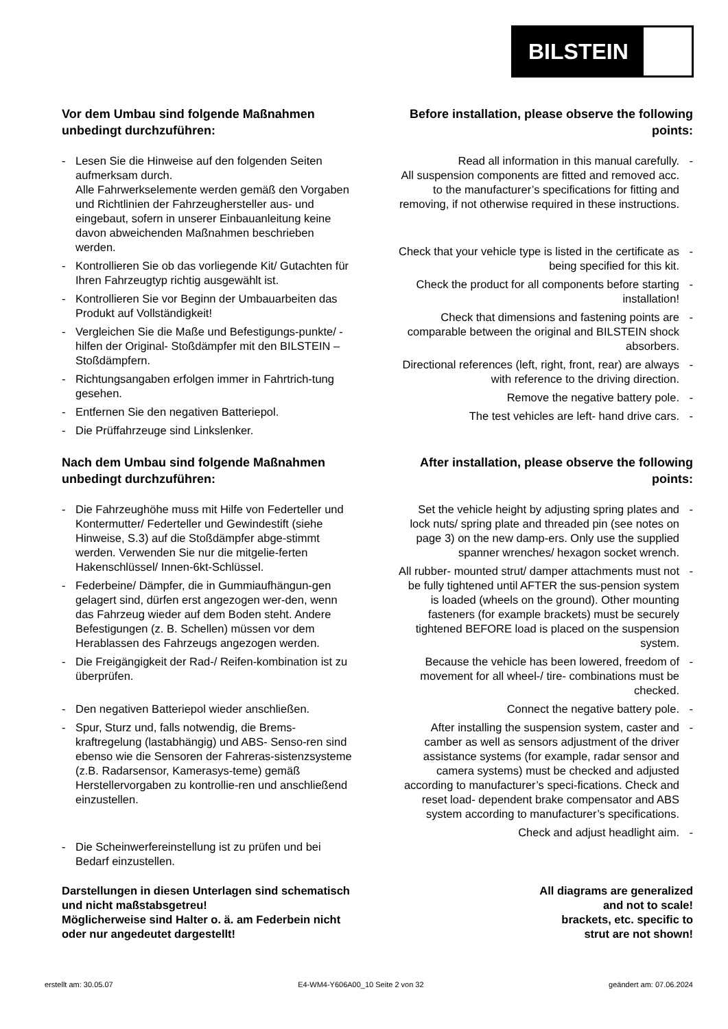BILSTEIN
Vor dem Umbau sind folgende Maßnahmen unbedingt durchzuführen:
- Lesen Sie die Hinweise auf den folgenden Seiten aufmerksam durch.
Alle Fahrwerkselemente werden gemäß den Vorgaben und Richtlinien der Fahrzeughersteller aus- und eingebaut, sofern in unserer Einbauanleitung keine davon abweichenden Maßnahmen beschrieben werden.
- Kontrollieren Sie ob das vorliegende Kit/ Gutachten für Ihren Fahrzeugtyp richtig ausgewählt ist.
- Kontrollieren Sie vor Beginn der Umbauarbeiten das Produkt auf Vollständigkeit!
- Vergleichen Sie die Maße und Befestigungs-punkte/ -hilfen der Original- Stoßdämpfer mit den BILSTEIN – Stoßdämpfern.
- Richtungsangaben erfolgen immer in Fahrtrich-tung gesehen.
- Entfernen Sie den negativen Batteriepol.
- Die Prüffahrzeuge sind Linkslenker.
Before installation, please observe the following points:
Read all information in this manual carefully.
All suspension components are fitted and removed acc. to the manufacturer’s specifications for fitting and removing, if not otherwise required in these instructions.
-
Check that your vehicle type is listed in the certificate as being specified for this kit. -
Check the product for all components before starting installation! -
Check that dimensions and fastening points are comparable between the original and BILSTEIN shock absorbers. -
Directional references (left, right, front, rear) are always with reference to the driving direction. -
Remove the negative battery pole. -
The test vehicles are left- hand drive cars. -
Nach dem Umbau sind folgende Maßnahmen unbedingt durchzuführen:
- Die Fahrzeughöhe muss mit Hilfe von Federteller und Kontermutter/ Federteller und Gewindestift (siehe Hinweise, S.3) auf die Stoßdämpfer abge-stimmt werden. Verwenden Sie nur die mitgelie-ferten Hakenschlüssel/ Innen-6kt-Schlüssel.
- Federbeine/ Dämpfer, die in Gummiaufhängun-gen gelagert sind, dürfen erst angezogen wer-den, wenn das Fahrzeug wieder auf dem Boden steht. Andere Befestigungen (z. B. Schellen) müssen vor dem Herablassen des Fahrzeugs angezogen werden.
- Die Freigängigkeit der Rad-/ Reifen-kombination ist zu überprüfen.
- Den negativen Batteriepol wieder anschließen.
- Spur, Sturz und, falls notwendig, die Brems-kraftregelung (lastabhängig) und ABS- Senso-ren sind ebenso wie die Sensoren der Fahreras-sistenzsysteme (z.B. Radarsensor, Kamerasys-teme) gemäß Herstellervorgaben zu kontrollie-ren und anschließend einzustellen.
- Die Scheinwerfereinstellung ist zu prüfen und bei Bedarf einzustellen.
After installation, please observe the following points:
Set the vehicle height by adjusting spring plates and lock nuts/ spring plate and threaded pin (see notes on page 3) on the new damp-ers. Only use the supplied spanner wrenches/ hexagon socket wrench. -
All rubber- mounted strut/ damper attachments must not be fully tightened until AFTER the sus-pension system is loaded (wheels on the ground). Other mounting fasteners (for example brackets) must be securely tightened BEFORE load is placed on the suspension system. -
Because the vehicle has been lowered, freedom of movement for all wheel-/ tire- combinations must be checked. -
Connect the negative battery pole. -
After installing the suspension system, caster and camber as well as sensors adjustment of the driver assistance systems (for example, radar sensor and camera systems) must be checked and adjusted according to manufacturer’s speci-fications. Check and reset load- dependent brake compensator and ABS system according to manufacturer’s specifications. -
Check and adjust headlight aim. -
Darstellungen in diesen Unterlagen sind schematisch und nicht maßstabsgetreu!
Möglicherweise sind Halter o. ä. am Federbein nicht oder nur angedeutet dargestellt!
All diagrams are generalized
and not to scale!
brackets, etc. specific to
strut are not shown!
erstellt am: 30.05.07 E4-WM4-Y606A00_10 Seite 2 von 32 geändert am: 07.06.2024